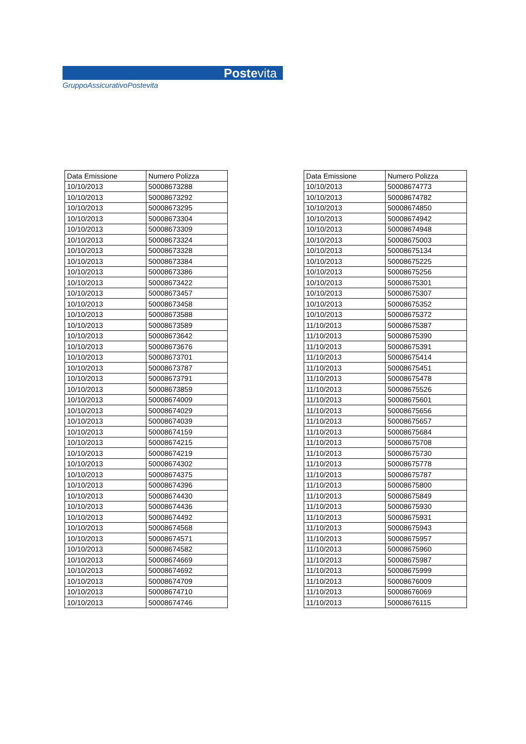Postevita
GruppoAssicurativoPostevita
| Data Emissione | Numero Polizza |
| --- | --- |
| 10/10/2013 | 50008673288 |
| 10/10/2013 | 50008673292 |
| 10/10/2013 | 50008673295 |
| 10/10/2013 | 50008673304 |
| 10/10/2013 | 50008673309 |
| 10/10/2013 | 50008673324 |
| 10/10/2013 | 50008673328 |
| 10/10/2013 | 50008673384 |
| 10/10/2013 | 50008673386 |
| 10/10/2013 | 50008673422 |
| 10/10/2013 | 50008673457 |
| 10/10/2013 | 50008673458 |
| 10/10/2013 | 50008673588 |
| 10/10/2013 | 50008673589 |
| 10/10/2013 | 50008673642 |
| 10/10/2013 | 50008673676 |
| 10/10/2013 | 50008673701 |
| 10/10/2013 | 50008673787 |
| 10/10/2013 | 50008673791 |
| 10/10/2013 | 50008673859 |
| 10/10/2013 | 50008674009 |
| 10/10/2013 | 50008674029 |
| 10/10/2013 | 50008674039 |
| 10/10/2013 | 50008674159 |
| 10/10/2013 | 50008674215 |
| 10/10/2013 | 50008674219 |
| 10/10/2013 | 50008674302 |
| 10/10/2013 | 50008674375 |
| 10/10/2013 | 50008674396 |
| 10/10/2013 | 50008674430 |
| 10/10/2013 | 50008674436 |
| 10/10/2013 | 50008674492 |
| 10/10/2013 | 50008674568 |
| 10/10/2013 | 50008674571 |
| 10/10/2013 | 50008674582 |
| 10/10/2013 | 50008674669 |
| 10/10/2013 | 50008674692 |
| 10/10/2013 | 50008674709 |
| 10/10/2013 | 50008674710 |
| 10/10/2013 | 50008674746 |
| Data Emissione | Numero Polizza |
| --- | --- |
| 10/10/2013 | 50008674773 |
| 10/10/2013 | 50008674782 |
| 10/10/2013 | 50008674850 |
| 10/10/2013 | 50008674942 |
| 10/10/2013 | 50008674948 |
| 10/10/2013 | 50008675003 |
| 10/10/2013 | 50008675134 |
| 10/10/2013 | 50008675225 |
| 10/10/2013 | 50008675256 |
| 10/10/2013 | 50008675301 |
| 10/10/2013 | 50008675307 |
| 10/10/2013 | 50008675352 |
| 10/10/2013 | 50008675372 |
| 11/10/2013 | 50008675387 |
| 11/10/2013 | 50008675390 |
| 11/10/2013 | 50008675391 |
| 11/10/2013 | 50008675414 |
| 11/10/2013 | 50008675451 |
| 11/10/2013 | 50008675478 |
| 11/10/2013 | 50008675526 |
| 11/10/2013 | 50008675601 |
| 11/10/2013 | 50008675656 |
| 11/10/2013 | 50008675657 |
| 11/10/2013 | 50008675684 |
| 11/10/2013 | 50008675708 |
| 11/10/2013 | 50008675730 |
| 11/10/2013 | 50008675778 |
| 11/10/2013 | 50008675787 |
| 11/10/2013 | 50008675800 |
| 11/10/2013 | 50008675849 |
| 11/10/2013 | 50008675930 |
| 11/10/2013 | 50008675931 |
| 11/10/2013 | 50008675943 |
| 11/10/2013 | 50008675957 |
| 11/10/2013 | 50008675960 |
| 11/10/2013 | 50008675987 |
| 11/10/2013 | 50008675999 |
| 11/10/2013 | 50008676009 |
| 11/10/2013 | 50008676069 |
| 11/10/2013 | 50008676115 |